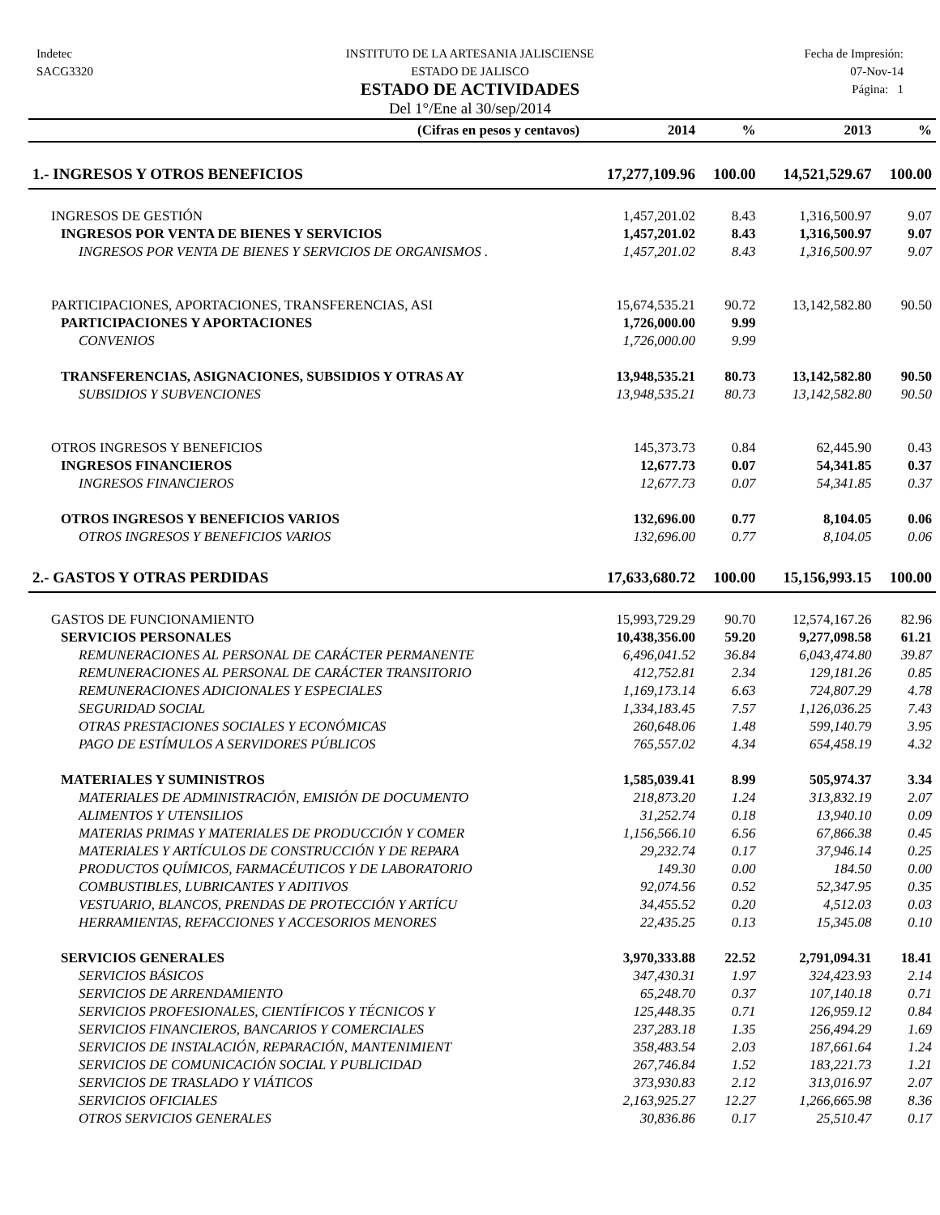Indetec
SACG3320
INSTITUTO DE LA ARTESANIA JALISCIENSE
ESTADO DE JALISCO
ESTADO DE ACTIVIDADES
Del 1°/Ene al 30/sep/2014
Fecha de Impresión:
07-Nov-14
Página: 1
| (Cifras en pesos y centavos) | 2014 | % | 2013 | % |
| --- | --- | --- | --- | --- |
| 1.- INGRESOS Y OTROS BENEFICIOS | 17,277,109.96 | 100.00 | 14,521,529.67 | 100.00 |
| INGRESOS DE GESTIÓN | 1,457,201.02 | 8.43 | 1,316,500.97 | 9.07 |
| INGRESOS POR VENTA DE BIENES Y SERVICIOS | 1,457,201.02 | 8.43 | 1,316,500.97 | 9.07 |
| INGRESOS POR VENTA DE BIENES Y SERVICIOS DE ORGANISMOS . | 1,457,201.02 | 8.43 | 1,316,500.97 | 9.07 |
| PARTICIPACIONES, APORTACIONES, TRANSFERENCIAS, ASI | 15,674,535.21 | 90.72 | 13,142,582.80 | 90.50 |
| PARTICIPACIONES Y APORTACIONES | 1,726,000.00 | 9.99 | | |
| CONVENIOS | 1,726,000.00 | 9.99 | | |
| TRANSFERENCIAS, ASIGNACIONES, SUBSIDIOS Y OTRAS AY | 13,948,535.21 | 80.73 | 13,142,582.80 | 90.50 |
| SUBSIDIOS Y SUBVENCIONES | 13,948,535.21 | 80.73 | 13,142,582.80 | 90.50 |
| OTROS INGRESOS Y BENEFICIOS | 145,373.73 | 0.84 | 62,445.90 | 0.43 |
| INGRESOS FINANCIEROS | 12,677.73 | 0.07 | 54,341.85 | 0.37 |
| INGRESOS FINANCIEROS | 12,677.73 | 0.07 | 54,341.85 | 0.37 |
| OTROS INGRESOS Y BENEFICIOS VARIOS | 132,696.00 | 0.77 | 8,104.05 | 0.06 |
| OTROS INGRESOS Y BENEFICIOS VARIOS | 132,696.00 | 0.77 | 8,104.05 | 0.06 |
| 2.- GASTOS Y OTRAS PERDIDAS | 17,633,680.72 | 100.00 | 15,156,993.15 | 100.00 |
| GASTOS DE FUNCIONAMIENTO | 15,993,729.29 | 90.70 | 12,574,167.26 | 82.96 |
| SERVICIOS PERSONALES | 10,438,356.00 | 59.20 | 9,277,098.58 | 61.21 |
| REMUNERACIONES AL PERSONAL DE CARÁCTER PERMANENTE | 6,496,041.52 | 36.84 | 6,043,474.80 | 39.87 |
| REMUNERACIONES AL PERSONAL DE CARÁCTER TRANSITORIO | 412,752.81 | 2.34 | 129,181.26 | 0.85 |
| REMUNERACIONES ADICIONALES Y ESPECIALES | 1,169,173.14 | 6.63 | 724,807.29 | 4.78 |
| SEGURIDAD SOCIAL | 1,334,183.45 | 7.57 | 1,126,036.25 | 7.43 |
| OTRAS PRESTACIONES SOCIALES Y ECONÓMICAS | 260,648.06 | 1.48 | 599,140.79 | 3.95 |
| PAGO DE ESTÍMULOS A SERVIDORES PÚBLICOS | 765,557.02 | 4.34 | 654,458.19 | 4.32 |
| MATERIALES Y SUMINISTROS | 1,585,039.41 | 8.99 | 505,974.37 | 3.34 |
| MATERIALES DE ADMINISTRACIÓN, EMISIÓN DE DOCUMENTO | 218,873.20 | 1.24 | 313,832.19 | 2.07 |
| ALIMENTOS Y UTENSILIOS | 31,252.74 | 0.18 | 13,940.10 | 0.09 |
| MATERIAS PRIMAS Y MATERIALES DE PRODUCCIÓN Y COMER | 1,156,566.10 | 6.56 | 67,866.38 | 0.45 |
| MATERIALES Y ARTÍCULOS DE CONSTRUCCIÓN Y DE REPARA | 29,232.74 | 0.17 | 37,946.14 | 0.25 |
| PRODUCTOS QUÍMICOS, FARMACÉUTICOS Y DE LABORATORIO | 149.30 | 0.00 | 184.50 | 0.00 |
| COMBUSTIBLES, LUBRICANTES Y ADITIVOS | 92,074.56 | 0.52 | 52,347.95 | 0.35 |
| VESTUARIO, BLANCOS, PRENDAS DE PROTECCIÓN Y ARTÍCU | 34,455.52 | 0.20 | 4,512.03 | 0.03 |
| HERRAMIENTAS, REFACCIONES Y ACCESORIOS MENORES | 22,435.25 | 0.13 | 15,345.08 | 0.10 |
| SERVICIOS GENERALES | 3,970,333.88 | 22.52 | 2,791,094.31 | 18.41 |
| SERVICIOS BÁSICOS | 347,430.31 | 1.97 | 324,423.93 | 2.14 |
| SERVICIOS DE ARRENDAMIENTO | 65,248.70 | 0.37 | 107,140.18 | 0.71 |
| SERVICIOS PROFESIONALES, CIENTÍFICOS Y TÉCNICOS Y | 125,448.35 | 0.71 | 126,959.12 | 0.84 |
| SERVICIOS FINANCIEROS, BANCARIOS Y COMERCIALES | 237,283.18 | 1.35 | 256,494.29 | 1.69 |
| SERVICIOS DE INSTALACIÓN, REPARACIÓN, MANTENIMIENT | 358,483.54 | 2.03 | 187,661.64 | 1.24 |
| SERVICIOS DE COMUNICACIÓN SOCIAL Y PUBLICIDAD | 267,746.84 | 1.52 | 183,221.73 | 1.21 |
| SERVICIOS DE TRASLADO Y VIÁTICOS | 373,930.83 | 2.12 | 313,016.97 | 2.07 |
| SERVICIOS OFICIALES | 2,163,925.27 | 12.27 | 1,266,665.98 | 8.36 |
| OTROS SERVICIOS GENERALES | 30,836.86 | 0.17 | 25,510.47 | 0.17 |